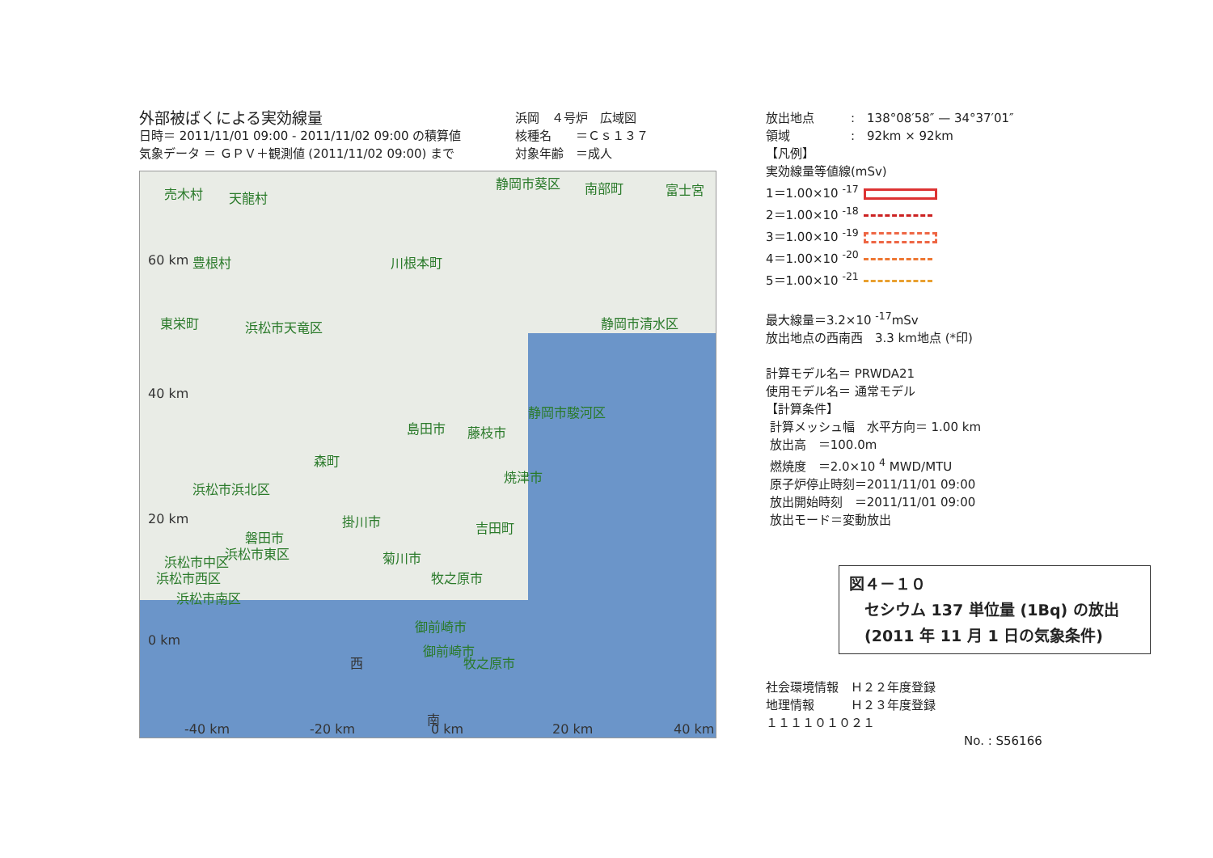外部被ばくによる実効線量
日時＝ 2011/11/01 09:00 - 2011/11/02 09:00 の積算値
気象データ ＝ ＧＰＶ＋観測値 (2011/11/02 09:00) まで
浜岡　４号炉　広域図
核種名　　＝Ｃｓ１３７
対象年齢　＝成人
売木村 天龍村
静岡市葵区 南部町 富士宮
60 km 豊根村 川根本町
東栄町 浜松市天竜区 静岡市清水区
40 km
静岡市駿河区
島田市 藤枝市
森町
浜松市浜北区
焼津市
20 km 掛川市 吉田町
磐田市
浜松市東区 菊川市 浜松市中区
浜松市西区 牧之原市
浜松市南区
御前崎市
0 km
御前崎市
西 牧之原市
南
-40 km -20 km 0 km 20 km 40 km
放出地点　　　:　138°08′58″ — 34°37′01″
領域　　　　　:　92km × 92km
【凡例】
実効線量等値線(mSv)
1＝1.00×10 <sup>-17</sup>
2＝1.00×10 <sup>-18</sup>
3＝1.00×10 <sup>-19</sup>
4＝1.00×10 <sup>-20</sup>
5＝1.00×10 <sup>-21</sup>
最大線量＝3.2×10 <sup>-17</sup>mSv
放出地点の西南西　3.3 km地点 (*印)
計算モデル名＝ PRWDA21
使用モデル名＝ 通常モデル
【計算条件】
計算メッシュ幅　水平方向＝ 1.00 km
放出高　＝100.0m
燃焼度　＝2.0×10 <sup>4</sup> MWD/MTU
原子炉停止時刻＝2011/11/01 09:00
放出開始時刻　＝2011/11/01 09:00
放出モード＝変動放出
図４－１０
　セシウム 137 単位量 (1Bq) の放出
　(2011 年 11 月 1 日の気象条件)
社会環境情報　Ｈ２２年度登録
地理情報　　　Ｈ２３年度登録
１１１１０１０２１
No. : S56166